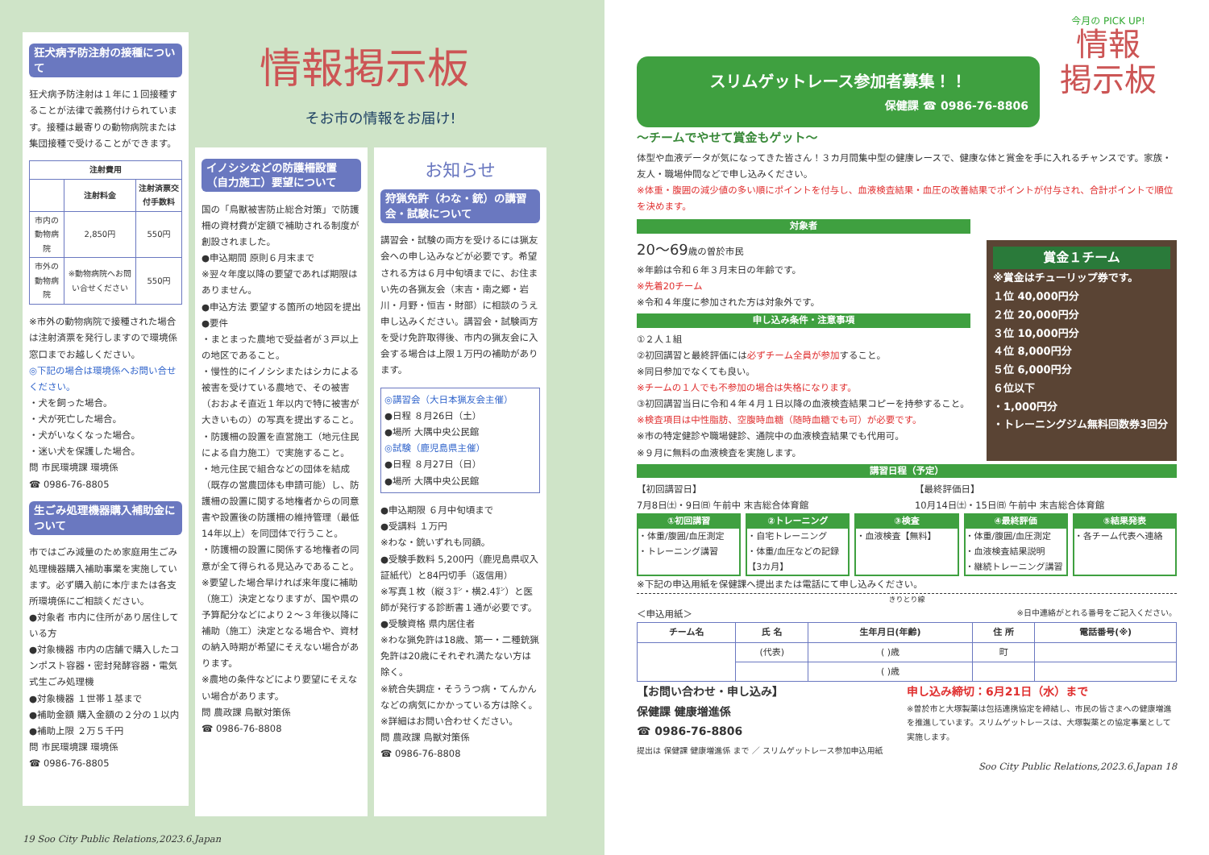狂犬病予防注射の接種について
狂犬病予防注射は１年に１回接種することが法律で義務付けられています。接種は最寄りの動物病院または集団接種で受けることができます。
| 注射費用 | | |
| --- | --- | --- |
| | 注射料金 | 注射済票交付手数料 |
| 市内の動物病院 | 2,850円 | 550円 |
| 市外の動物病院 | ※動物病院へお問い合せください | 550円 |
※市外の動物病院で接種された場合は注射済票を発行しますので環境係窓口までお越しください。
◎下記の場合は環境係へお問い合せください。
・犬を飼った場合。
・犬が死亡した場合。
・犬がいなくなった場合。
・迷い犬を保護した場合。
問 市民環境課 環境係
☎ 0986-76-8805
生ごみ処理機器購入補助金について
市ではごみ減量のため家庭用生ごみ処理機器購入補助事業を実施しています。必ず購入前に本庁または各支所環境係にご相談ください。
●対象者 市内に住所があり居住している方
●対象機器 市内の店舗で購入したコンポスト容器・密封発酵容器・電気式生ごみ処理機
●対象機器 １世帯１基まで
●補助金額 購入金額の２分の１以内
●補助上限 ２万５千円
問 市民環境課 環境係
☎ 0986-76-8805
情報掲示板
そお市の情報をお届け!
イノシシなどの防護柵設置（自力施工）要望について
国の「鳥獣被害防止総合対策」で防護柵の資材費が定額で補助される制度が創設されました。
●申込期間 原則６月末まで
※翌々年度以降の要望であれば期限はありません。
●申込方法 要望する箇所の地図を提出
●要件
・まとまった農地で受益者が３戸以上の地区であること。
・慢性的にイノシシまたはシカによる被害を受けている農地で、その被害（おおよそ直近１年以内で特に被害が大きいもの）の写真を提出すること。
・防護柵の設置を直営施工（地元住民による自力施工）で実施すること。
・地元住民で組合などの団体を結成（既存の営農団体も申請可能）し、防護柵の設置に関する地権者からの同意書や設置後の防護柵の維持管理（最低14年以上）を同団体で行うこと。
・防護柵の設置に関係する地権者の同意が全て得られる見込みであること。
※要望した場合早ければ来年度に補助（施工）決定となりますが、国や県の予算配分などにより２～３年後以降に補助（施工）決定となる場合や、資材の納入時期が希望にそえない場合があります。
※農地の条件などにより要望にそえない場合があります。
問 農政課 鳥獣対策係
☎ 0986-76-8808
お知らせ
狩猟免許（わな・銃）の講習会・試験について
講習会・試験の両方を受けるには猟友会への申し込みなどが必要です。希望される方は６月中旬頃までに、お住まい先の各猟友会（末吉・南之郷・岩川・月野・恒吉・財部）に相談のうえ申し込みください。講習会・試験両方を受け免許取得後、市内の猟友会に入会する場合は上限１万円の補助があります。
◎講習会（大日本猟友会主催）
●日程 ８月26日（土）
●場所 大隅中央公民館
◎試験（鹿児島県主催）
●日程 ８月27日（日）
●場所 大隅中央公民館
●申込期限 ６月中旬頃まで
●受講料 １万円
※わな・銃いずれも同額。
●受験手数料 5,200円（鹿児島県収入証紙代）と84円切手（返信用）
※写真１枚（縦３㌢・横2.4㌢）と医師が発行する診断書１通が必要です。
●受験資格 県内居住者
※わな猟免許は18歳、第一・二種銃猟免許は20歳にそれぞれ満たない方は除く。
※統合失調症・そううつ病・てんかんなどの病気にかかっている方は除く。
※詳細はお問い合わせください。
問 農政課 鳥獣対策係
☎ 0986-76-8808
19 Soo City Public Relations,2023.6.Japan
スリムゲットレース参加者募集！！
保健課 ☎ 0986-76-8806
今月の PICK UP!
情報
掲示板
～チームでやせて賞金もゲット～
体型や血液データが気になってきた皆さん！３カ月間集中型の健康レースで、健康な体と賞金を手に入れるチャンスです。家族・友人・職場仲間などで申し込みください。
※体重・腹囲の減少値の多い順にポイントを付与し、血液検査結果・血圧の改善結果でポイントが付与され、合計ポイントで順位を決めます。
対象者
20～69歳の曽於市民
※年齢は令和６年３月末日の年齢です。
※先着20チーム
※令和４年度に参加された方は対象外です。
申し込み条件・注意事項
①２人１組
②初回講習と最終評価には必ずチーム全員が参加すること。
※同日参加でなくても良い。
※チームの１人でも不参加の場合は失格になります。
③初回講習当日に令和４年４月１日以降の血液検査結果コピーを持参すること。
※検査項目は中性脂肪、空腹時血糖（随時血糖でも可）が必要です。
※市の特定健診や職場健診、通院中の血液検査結果でも代用可。
※９月に無料の血液検査を実施します。
賞金１チーム
※賞金はチューリップ券です。
１位 40,000円分
２位 20,000円分
３位 10,000円分
４位 8,000円分
５位 6,000円分
６位以下
・1,000円分
・トレーニングジム無料回数券3回分
講習日程（予定）
【初回講習日】
7月8日㈯・9日㈰ 午前中 末吉総合体育館
【最終評価日】
10月14日㈯・15日㈰ 午前中 末吉総合体育館
①初回講習
・体重/腹囲/血圧測定
・トレーニング講習
②トレーニング
・自宅トレーニング
・体重/血圧などの記録【3カ月】
③検査
・血液検査【無料】
④最終評価
・体重/腹囲/血圧測定
・血液検査結果説明
・継続トレーニング講習
⑤結果発表
・各チーム代表へ連絡
※下記の申込用紙を保健課へ提出または電話にて申し込みください。
きりとり線
＜申込用紙＞ ※日中連絡がとれる番号をご記入ください。
| チーム名 | 氏 名 | 生年月日(年齢) | 住 所 | 電話番号(※) |
| --- | --- | --- | --- | --- |
| | (代表) | ( )歳 | 町 | |
| | | ( )歳 | | |
【お問い合わせ・申し込み】
保健課 健康増進係
☎ 0986-76-8806
申し込み締切：6月21日（水）まで
※曽於市と大塚製薬は包括連携協定を締結し、市民の皆さまへの健康増進を推進しています。スリムゲットレースは、大塚製薬との協定事業として実施します。
提出は 保健課 健康増進係 まで ／ スリムゲットレース参加申込用紙
Soo City Public Relations,2023.6.Japan 18